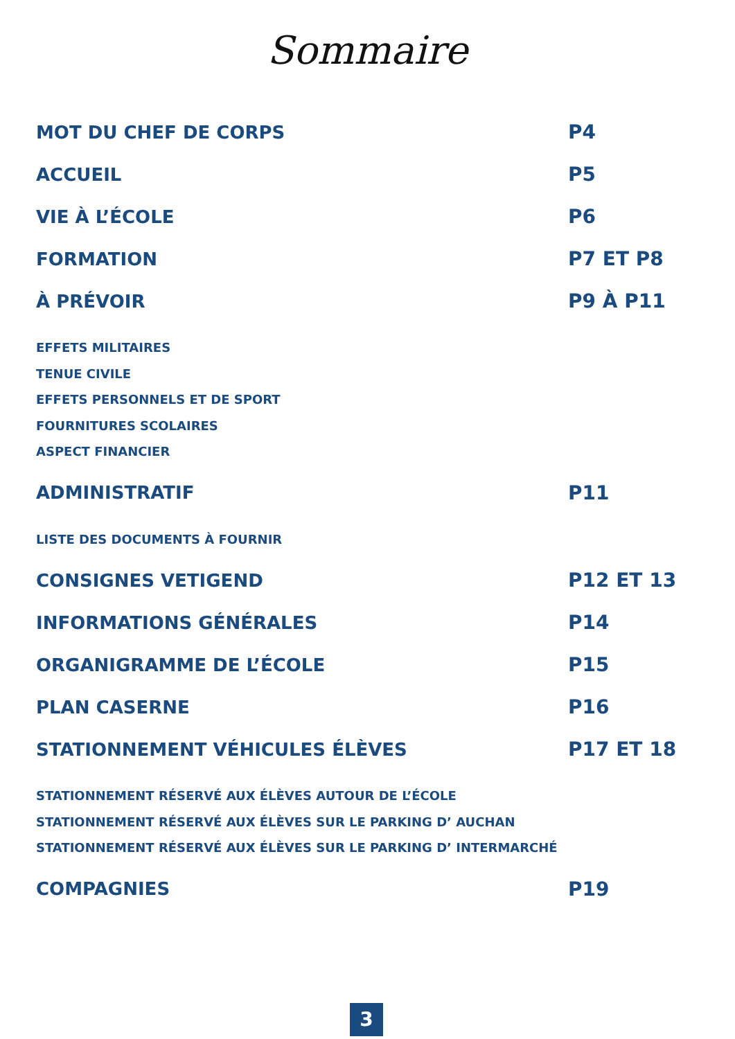Sommaire
MOT DU CHEF DE CORPS P4
ACCUEIL P5
VIE À L’ÉCOLE P6
FORMATION P7 ET P8
À PRÉVOIR P9 À P11
EFFETS MILITAIRES
TENUE CIVILE
EFFETS PERSONNELS ET DE SPORT
FOURNITURES SCOLAIRES
ASPECT FINANCIER
ADMINISTRATIF P11
LISTE DES DOCUMENTS À FOURNIR
CONSIGNES VETIGEND P12 ET 13
INFORMATIONS GÉNÉRALES P14
ORGANIGRAMME DE L’ÉCOLE P15
PLAN CASERNE P16
STATIONNEMENT VÉHICULES ÉLÈVES P17 ET 18
STATIONNEMENT RÉSERVÉ AUX ÉLÈVES AUTOUR DE L’ÉCOLE
STATIONNEMENT RÉSERVÉ AUX ÉLÈVES SUR LE PARKING D’ AUCHAN
STATIONNEMENT RÉSERVÉ AUX ÉLÈVES SUR LE PARKING D’ INTERMARCHÉ
COMPAGNIES P19
3